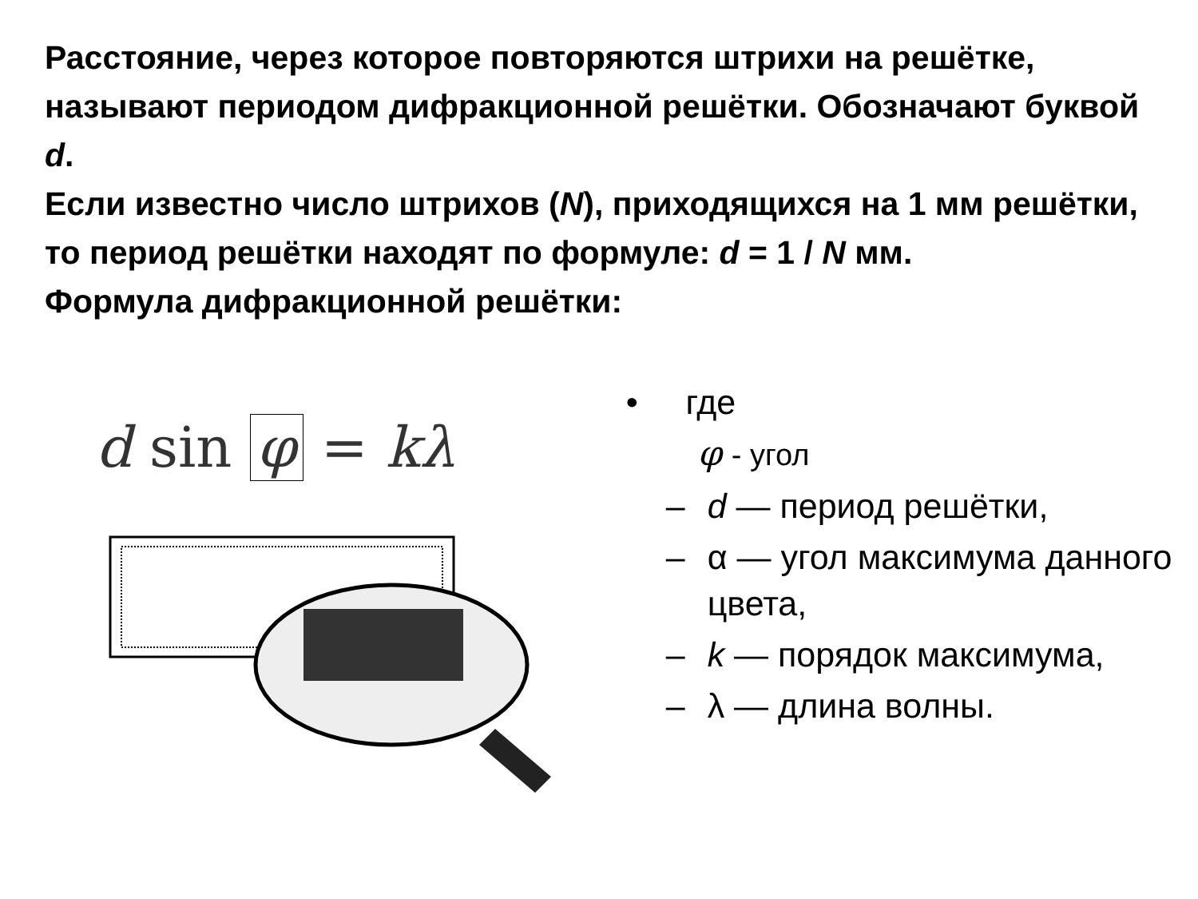Расстояние, через которое повторяются штрихи на решётке, называют периодом дифракционной решётки. Обозначают буквой d.
Если известно число штрихов (N), приходящихся на 1 мм решётки, то период решётки находят по формуле: d = 1 / N мм.
Формула дифракционной решётки:
d sin φ = kλ
• где
φ - угол
– d — период решётки,
– α — угол максимума данного цвета,
– k — порядок максимума,
– λ — длина волны.